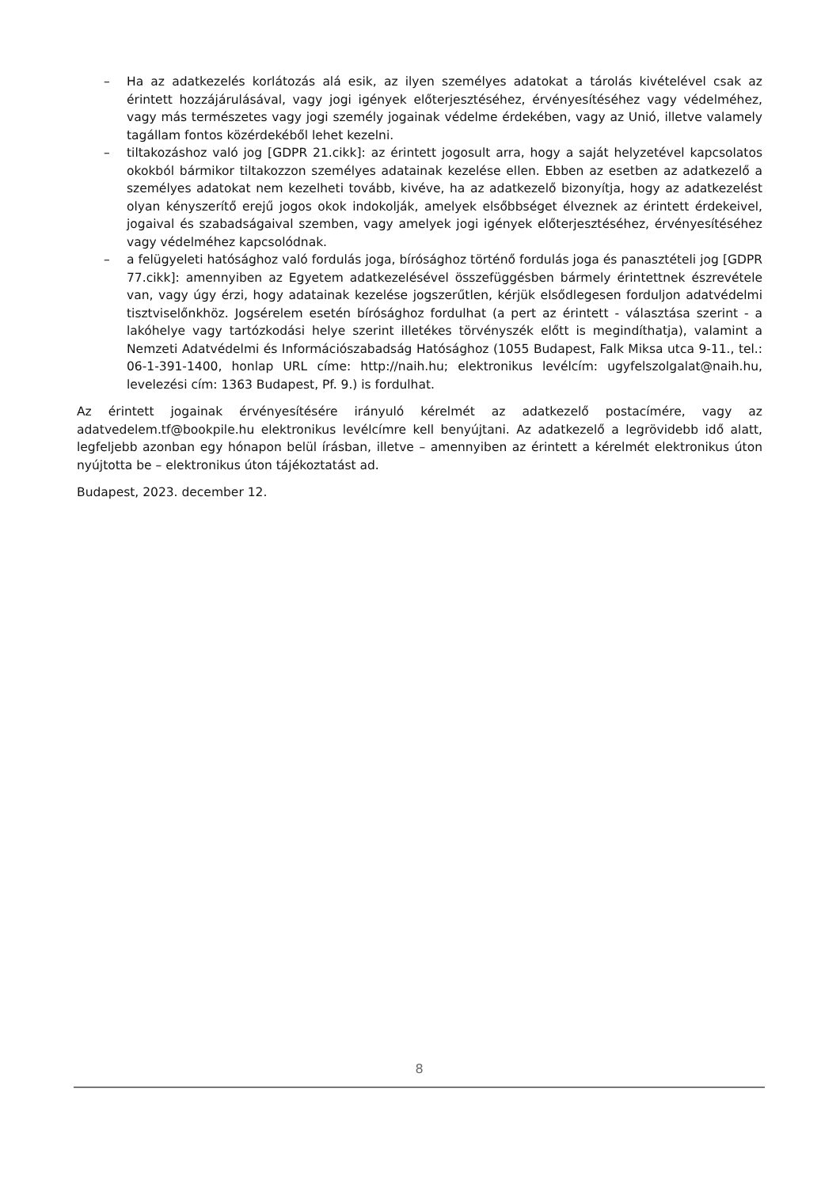– Ha az adatkezelés korlátozás alá esik, az ilyen személyes adatokat a tárolás kivételével csak az érintett hozzájárulásával, vagy jogi igények előterjesztéséhez, érvényesítéséhez vagy védelméhez, vagy más természetes vagy jogi személy jogainak védelme érdekében, vagy az Unió, illetve valamely tagállam fontos közérdekéből lehet kezelni.
– tiltakozáshoz való jog [GDPR 21.cikk]: az érintett jogosult arra, hogy a saját helyzetével kapcsolatos okokból bármikor tiltakozzon személyes adatainak kezelése ellen. Ebben az esetben az adatkezelő a személyes adatokat nem kezelheti tovább, kivéve, ha az adatkezelő bizonyítja, hogy az adatkezelést olyan kényszerítő erejű jogos okok indokolják, amelyek elsőbbséget élveznek az érintett érdekeivel, jogaival és szabadságaival szemben, vagy amelyek jogi igények előterjesztéséhez, érvényesítéséhez vagy védelméhez kapcsolódnak.
– a felügyeleti hatósághoz való fordulás joga, bírósághoz történő fordulás joga és panasztételi jog [GDPR 77.cikk]: amennyiben az Egyetem adatkezelésével összefüggésben bármely érintettnek észrevétele van, vagy úgy érzi, hogy adatainak kezelése jogszerűtlen, kérjük elsődlegesen forduljon adatvédelmi tisztviselőnkhöz. Jogsérelem esetén bírósághoz fordulhat (a pert az érintett - választása szerint - a lakóhelye vagy tartózkodási helye szerint illetékes törvényszék előtt is megindíthatja), valamint a Nemzeti Adatvédelmi és Információszabadság Hatósághoz (1055 Budapest, Falk Miksa utca 9-11., tel.: 06-1-391-1400, honlap URL címe: http://naih.hu; elektronikus levélcím: ugyfelszolgalat@naih.hu, levelezési cím: 1363 Budapest, Pf. 9.) is fordulhat.
Az érintett jogainak érvényesítésére irányuló kérelmét az adatkezelő postacímére, vagy az adatvedelem.tf@bookpile.hu elektronikus levélcímre kell benyújtani. Az adatkezelő a legrövidebb idő alatt, legfeljebb azonban egy hónapon belül írásban, illetve – amennyiben az érintett a kérelmét elektronikus úton nyújtotta be – elektronikus úton tájékoztatást ad.
Budapest, 2023. december 12.
8